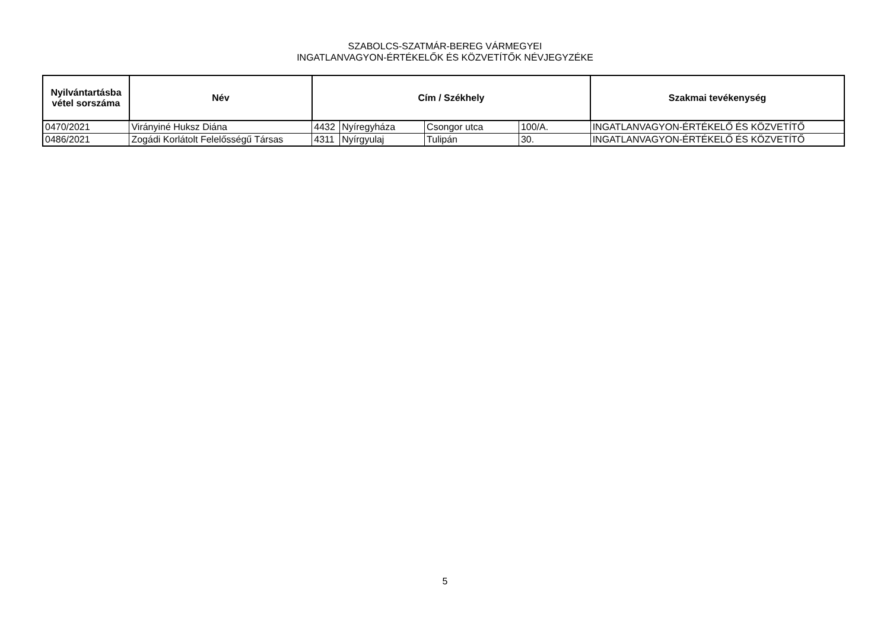SZABOLCS-SZATMÁR-BEREG VÁRMEGYEI
INGATLANVAGYON-ÉRTÉKELŐK ÉS KÖZVETÍTŐK NÉVJEGYZÉKE
| Nyilvántartásba vétel sorszáma | Név | Cím / Székhely | | | | Szakmai tevékenység |
| --- | --- | --- | --- | --- | --- | --- |
| 0470/2021 | Virányiné Huksz Diána | 4432 | Nyíregyháza | Csongor utca | 100/A. | INGATLANVAGYON-ÉRTÉKELŐ ÉS KÖZVETÍTŐ |
| 0486/2021 | Zogádi Korlátolt Felelősségű Társas | 4311 | Nyírgyulaj | Tulipán | 30. | INGATLANVAGYON-ÉRTÉKELŐ ÉS KÖZVETÍTŐ |
5